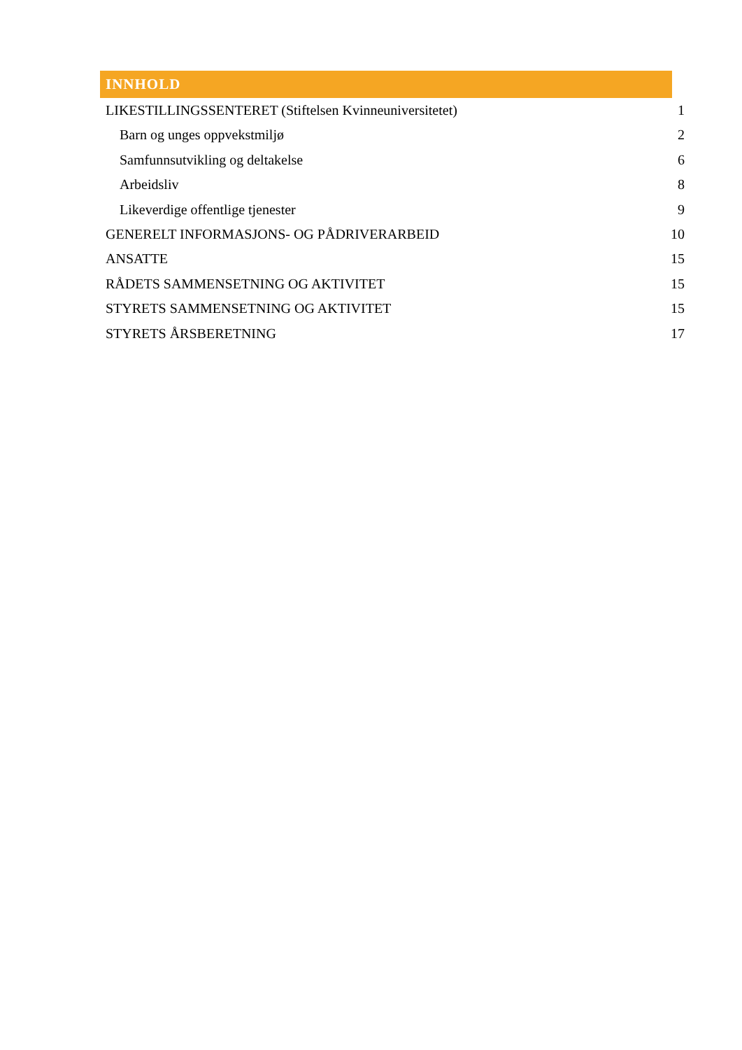INNHOLD
LIKESTILLINGSSENTERET (Stiftelsen Kvinneuniversitetet) 1
Barn og unges oppvekstmiljø 2
Samfunnsutvikling og deltakelse 6
Arbeidsliv 8
Likeverdige offentlige tjenester 9
GENERELT INFORMASJONS- OG PÅDRIVERARBEID 10
ANSATTE 15
RÅDETS SAMMENSETNING OG AKTIVITET 15
STYRETS SAMMENSETNING OG AKTIVITET 15
STYRETS ÅRSBERETNING 17